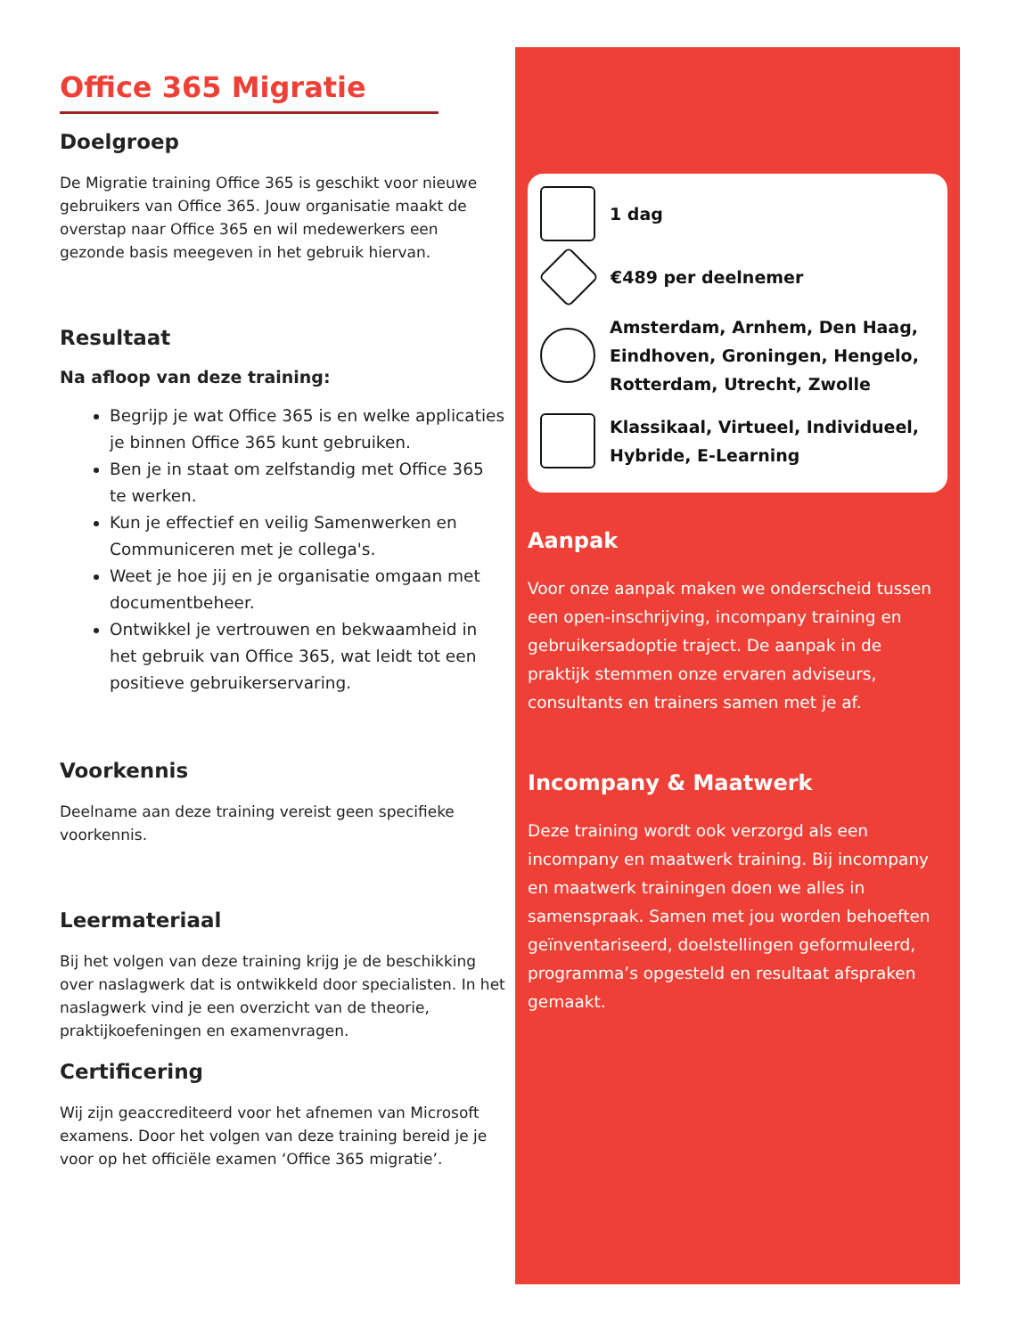Office 365 Migratie
Doelgroep
De Migratie training Office 365 is geschikt voor nieuwe gebruikers van Office 365. Jouw organisatie maakt de overstap naar Office 365 en wil medewerkers een gezonde basis meegeven in het gebruik hiervan.
Resultaat
Na afloop van deze training:
Begrijp je wat Office 365 is en welke applicaties je binnen Office 365 kunt gebruiken.
Ben je in staat om zelfstandig met Office 365 te werken.
Kun je effectief en veilig Samenwerken en Communiceren met je collega's.
Weet je hoe jij en je organisatie omgaan met documentbeheer.
Ontwikkel je vertrouwen en bekwaamheid in het gebruik van Office 365, wat leidt tot een positieve gebruikerservaring.
Voorkennis
Deelname aan deze training vereist geen specifieke voorkennis.
Leermateriaal
Bij het volgen van deze training krijg je de beschikking over naslagwerk dat is ontwikkeld door specialisten. In het naslagwerk vind je een overzicht van de theorie, praktijkoefeningen en examenvragen.
Certificering
Wij zijn geaccrediteerd voor het afnemen van Microsoft examens. Door het volgen van deze training bereid je je voor op het officiële examen ‘Office 365 migratie’.
1 dag
€489 per deelnemer
Amsterdam, Arnhem, Den Haag, Eindhoven, Groningen, Hengelo, Rotterdam, Utrecht, Zwolle
Klassikaal, Virtueel, Individueel, Hybride, E-Learning
Aanpak
Voor onze aanpak maken we onderscheid tussen een open-inschrijving, incompany training en gebruikersadoptie traject. De aanpak in de praktijk stemmen onze ervaren adviseurs, consultants en trainers samen met je af.
Incompany & Maatwerk
Deze training wordt ook verzorgd als een incompany en maatwerk training. Bij incompany en maatwerk trainingen doen we alles in samenspraak. Samen met jou worden behoeften geïnventariseerd, doelstellingen geformuleerd, programma’s opgesteld en resultaat afspraken gemaakt.